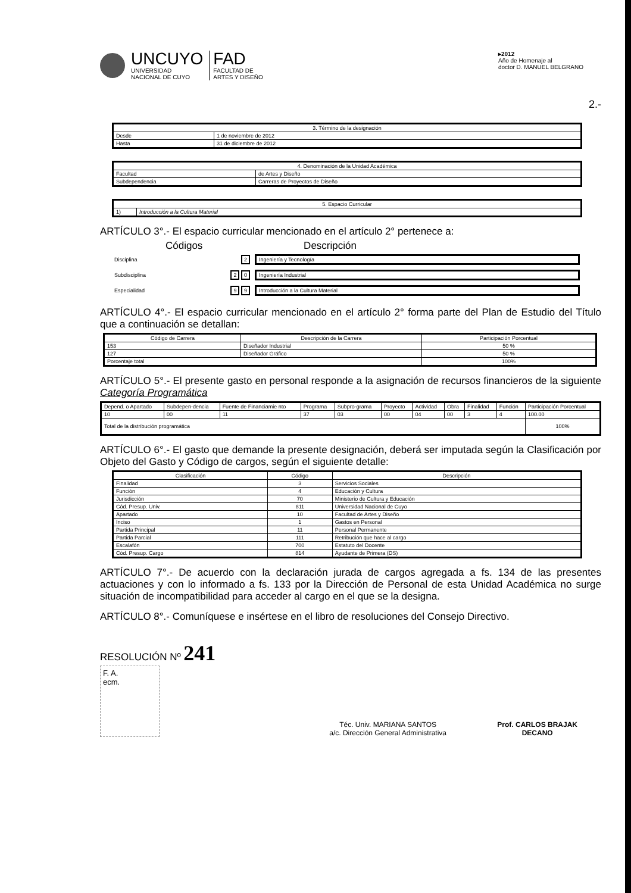UNCUYO
UNIVERSIDAD
NACIONAL DE CUYO
FAD
FACULTAD DE
ARTES Y DISEÑO
▸2012
Año de Homenaje al
doctor D. MANUEL BELGRANO
2.-
| 3. Término de la designación | |
| Desde | 1 de noviembre de 2012 |
| Hasta | 31 de diciembre de 2012 |
| 4. Denominación de la Unidad Académica | |
| Facultad | de Artes y Diseño |
| Subdependencia | Carreras de Proyectos de Diseño |
| 5. Espacio Curricular | |
| 1) | Introducción a la Cultura Material |
ARTÍCULO 3°.- El espacio curricular mencionado en el artículo 2° pertenece a:
Códigos Descripción
| Disciplina | 2 | Ingeniería y Tecnología |
| Subdisciplina | 2 0 | Ingeniería Industrial |
| Especialidad | 9 9 | Introducción a la Cultura Material |
ARTÍCULO 4°.- El espacio curricular mencionado en el artículo 2° forma parte del Plan de Estudio del Título que a continuación se detallan:
| Código de Carrera | Descripción de la Carrera | Participación Porcentual |
| --- | --- | --- |
| 153 | Diseñador Industrial | 50 % |
| 127 | Diseñador Gráfico | 50 % |
| Porcentaje total | | 100% |
ARTÍCULO 5°.- El presente gasto en personal responde a la asignación de recursos financieros de la siguiente Categoría Programática
| Depend. o Apartado | Subdepen-dencia | Fuente de Financiamie nto | Programa | Subpro-grama | Proyecto | Actividad | Obra | Finalidad | Función | Participación Porcentual |
| --- | --- | --- | --- | --- | --- | --- | --- | --- | --- | --- |
| 10 | 00 | 11 | 37 | 03 | 00 | 04 | 00 | 3 | 4 | 100.00 |
| Total de la distribución programática | | | | | | | | | | 100% |
ARTÍCULO 6°.- El gasto que demande la presente designación, deberá ser imputada según la Clasificación por Objeto del Gasto y Código de cargos, según el siguiente detalle:
| Clasificación | Código | Descripción |
| --- | --- | --- |
| Finalidad | 3 | Servicios Sociales |
| Función | 4 | Educación y Cultura |
| Jurisdicción | 70 | Ministerio de Cultura y Educación |
| Cód. Presup. Univ. | 811 | Universidad Nacional de Cuyo |
| Apartado | 10 | Facultad de Artes y Diseño |
| Inciso | 1 | Gastos en Personal |
| Partida Principal | 11 | Personal Permanente |
| Partida Parcial | 111 | Retribución que hace al cargo |
| Escalafón | 700 | Estatuto del Docente |
| Cód. Presup. Cargo | 814 | Ayudante de Primera (DS) |
ARTÍCULO 7°.- De acuerdo con la declaración jurada de cargos agregada a fs. 134 de las presentes actuaciones y con lo informado a fs. 133 por la Dirección de Personal de esta Unidad Académica no surge situación de incompatibilidad para acceder al cargo en el que se la designa.
ARTÍCULO 8°.- Comuníquese e insértese en el libro de resoluciones del Consejo Directivo.
RESOLUCIÓN Nº 241
F. A.
ecm.
Téc. Univ. MARIANA SANTOS
a/c. Dirección General Administrativa
Prof. CARLOS BRAJAK
DECANO